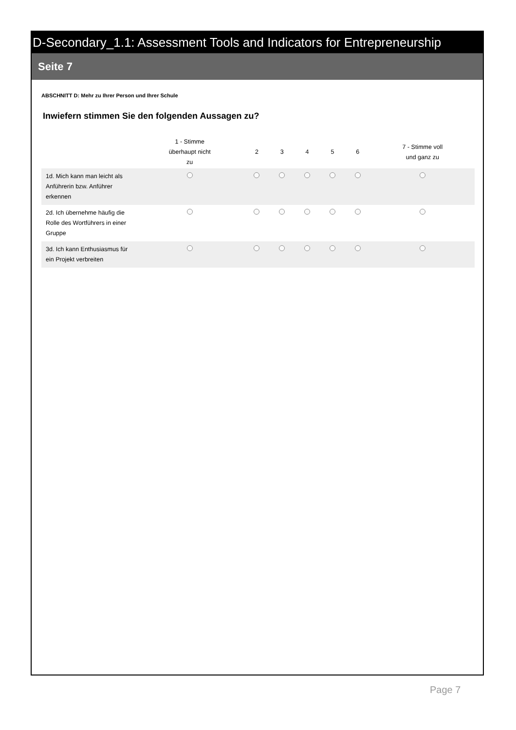D-Secondary_1.1: Assessment Tools and Indicators for Entrepreneurship
Seite 7
ABSCHNITT D: Mehr zu Ihrer Person und Ihrer Schule
Inwiefern stimmen Sie den folgenden Aussagen zu?
| | 1 - Stimme überhaupt nicht zu | 2 | 3 | 4 | 5 | 6 | 7 - Stimme voll und ganz zu |
| --- | --- | --- | --- | --- | --- | --- | --- |
| 1d. Mich kann man leicht als Anführerin bzw. Anführer erkennen | | | | | | | |
| 2d. Ich übernehme häufig die Rolle des Wortführers in einer Gruppe | | | | | | | |
| 3d. Ich kann Enthusiasmus für ein Projekt verbreiten | | | | | | | |
Page 7